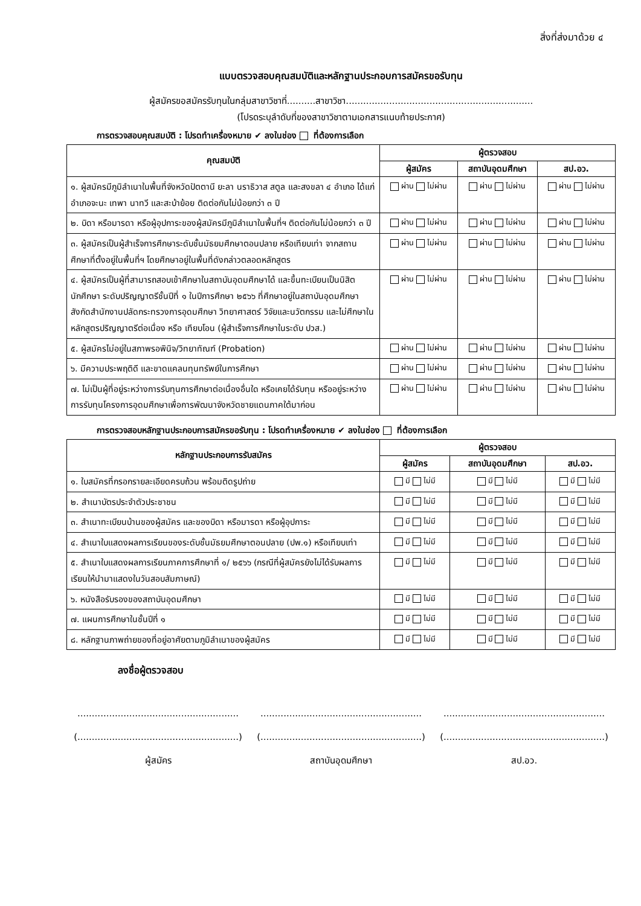สิ่งที่ส่งมาด้วย ๔
แบบตรวจสอบคุณสมบัติและหลักฐานประกอบการสมัครขอรับทุน
ผู้สมัครขอสมัครรับทุนในกลุ่มสาขาวิชาที่..........สาขาวิชา.................................................................
(โปรดระบุลำดับที่ของสาขาวิชาตามเอกสารแนบท้ายประกาศ)
การตรวจสอบคุณสมบัติ : โปรดทำเครื่องหมาย ✔ ลงในช่อง ที่ต้องการเลือก
| คุณสมบัติ | ผู้ตรวจสอบ | | |
| --- | --- | --- | --- |
| | ผู้สมัคร | สถาบันอุดมศึกษา | สป.อว. |
| ๑. ผู้สมัครมีภูมิลำเนาในพื้นที่จังหวัดปัตตานี ยะลา นราธิวาส สตูล และสงขลา ๔ อำเภอ ได้แก่ อำเภอจะนะ เทพา นาทวี และสะบ้าย้อย ติดต่อกันไม่น้อยกว่า ๓ ปี | ผ่าน ไม่ผ่าน | ผ่าน ไม่ผ่าน | ผ่าน ไม่ผ่าน |
| ๒. บิดา หรือมารดา หรือผู้อุปการะของผู้สมัครมีภูมิลำเนาในพื้นที่ฯ ติดต่อกันไม่น้อยกว่า ๓ ปี | ผ่าน ไม่ผ่าน | ผ่าน ไม่ผ่าน | ผ่าน ไม่ผ่าน |
| ๓. ผู้สมัครเป็นผู้สำเร็จการศึกษาระดับชั้นมัธยมศึกษาตอนปลาย หรือเทียบเท่า จากสถานศึกษาที่ตั้งอยู่ในพื้นที่ฯ โดยศึกษาอยู่ในพื้นที่ดังกล่าวตลอดหลักสูตร | ผ่าน ไม่ผ่าน | ผ่าน ไม่ผ่าน | ผ่าน ไม่ผ่าน |
| ๔. ผู้สมัครเป็นผู้ที่สามารถสอบเข้าศึกษาในสถาบันอุดมศึกษาได้ และขึ้นทะเบียนเป็นนิสิต นักศึกษา ระดับปริญญาตรีชั้นปีที่ ๑ ในปีการศึกษา ๒๕๖๖ ที่ศึกษาอยู่ในสถาบันอุดมศึกษาสังกัดสำนักงานปลัดกระทรวงการอุดมศึกษา วิทยาศาสตร์ วิจัยและนวัตกรรม และไม่ศึกษาในหลักสูตรปริญญาตรีต่อเนื่อง หรือ เทียบโอน (ผู้สำเร็จการศึกษาในระดับ ปวส.) | ผ่าน ไม่ผ่าน | ผ่าน ไม่ผ่าน | ผ่าน ไม่ผ่าน |
| ๕. ผู้สมัครไม่อยู่ในสภาพรอพินิจ/วิทยาทัณฑ์ (Probation) | ผ่าน ไม่ผ่าน | ผ่าน ไม่ผ่าน | ผ่าน ไม่ผ่าน |
| ๖. มีความประพฤติดี และขาดแคลนทุนทรัพย์ในการศึกษา | ผ่าน ไม่ผ่าน | ผ่าน ไม่ผ่าน | ผ่าน ไม่ผ่าน |
| ๗. ไม่เป็นผู้ที่อยู่ระหว่างการรับทุนการศึกษาต่อเนื่องอื่นใด หรือเคยได้รับทุน หรืออยู่ระหว่างการรับทุนโครงการอุดมศึกษาเพื่อการพัฒนาจังหวัดชายแดนภาคใต้มาก่อน | ผ่าน ไม่ผ่าน | ผ่าน ไม่ผ่าน | ผ่าน ไม่ผ่าน |
การตรวจสอบหลักฐานประกอบการสมัครขอรับทุน : โปรดทำเครื่องหมาย ✔ ลงในช่อง ที่ต้องการเลือก
| หลักฐานประกอบการรับสมัคร | ผู้ตรวจสอบ | | |
| --- | --- | --- | --- |
| | ผู้สมัคร | สถาบันอุดมศึกษา | สป.อว. |
| ๑. ใบสมัครที่กรอกรายละเอียดครบถ้วน พร้อมติดรูปถ่าย | มี ไม่มี | มี ไม่มี | มี ไม่มี |
| ๒. สำเนาบัตรประจำตัวประชาชน | มี ไม่มี | มี ไม่มี | มี ไม่มี |
| ๓. สำเนาทะเบียนบ้านของผู้สมัคร และของบิดา หรือมารดา หรือผู้อุปการะ | มี ไม่มี | มี ไม่มี | มี ไม่มี |
| ๔. สำเนาใบแสดงผลการเรียนของระดับชั้นมัธยมศึกษาตอนปลาย (ปพ.๑) หรือเทียบเท่า | มี ไม่มี | มี ไม่มี | มี ไม่มี |
| ๕. สำเนาใบแสดงผลการเรียนภาคการศึกษาที่ ๑/ ๒๕๖๖ (กรณีที่ผู้สมัครยังไม่ได้รับผลการเรียนให้นำมาแสดงในวันสอบสัมภาษณ์) | มี ไม่มี | มี ไม่มี | มี ไม่มี |
| ๖. หนังสือรับรองของสถาบันอุดมศึกษา | มี ไม่มี | มี ไม่มี | มี ไม่มี |
| ๗. แผนการศึกษาในชั้นปีที่ ๑ | มี ไม่มี | มี ไม่มี | มี ไม่มี |
| ๘. หลักฐานภาพถ่ายของที่อยู่อาศัยตามภูมิลำเนาของผู้สมัคร | มี ไม่มี | มี ไม่มี | มี ไม่มี |
ลงชื่อผู้ตรวจสอบ
........................................................
(........................................................)
ผู้สมัคร
........................................................
(........................................................)
สถาบันอุดมศึกษา
........................................................
(........................................................)
สป.อว.